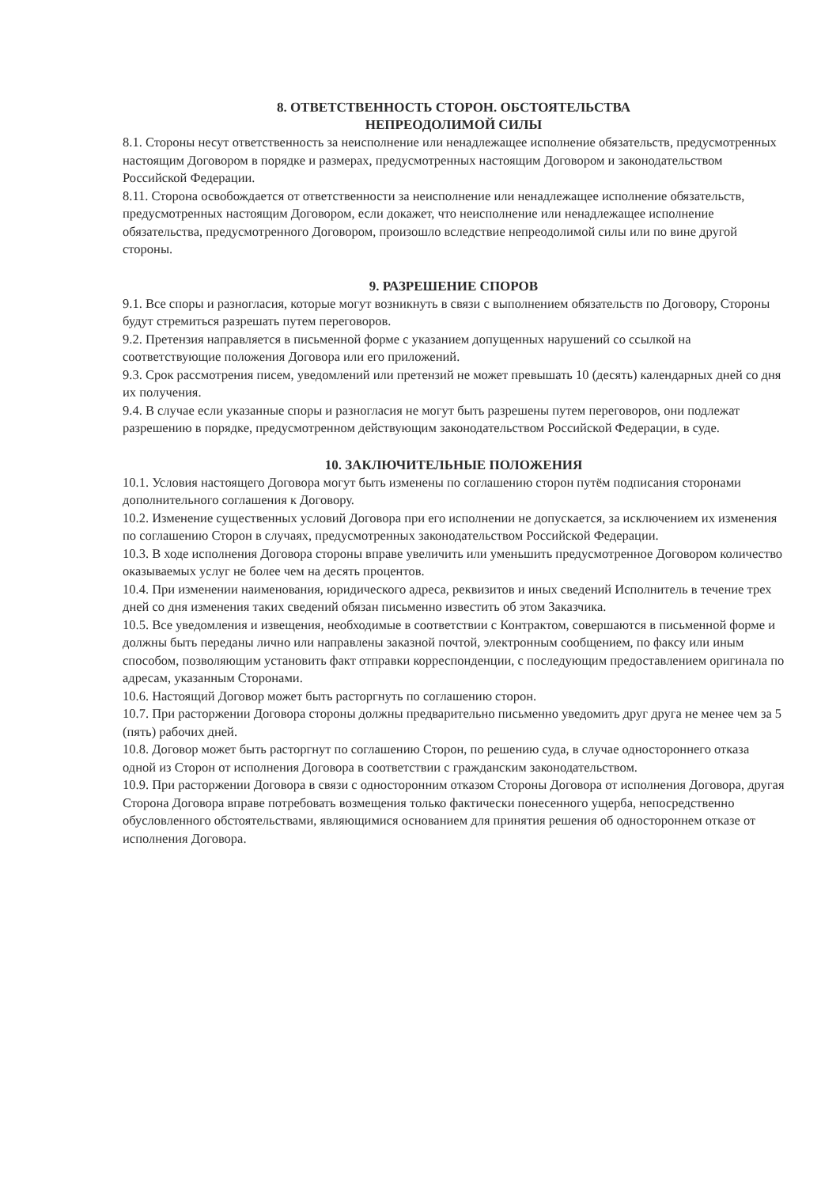8. ОТВЕТСТВЕННОСТЬ СТОРОН. ОБСТОЯТЕЛЬСТВА
НЕПРЕОДОЛИМОЙ СИЛЫ
8.1. Стороны несут ответственность за неисполнение или ненадлежащее исполнение обязательств, предусмотренных настоящим Договором в порядке и размерах, предусмотренных настоящим Договором и законодательством Российской Федерации.
8.11. Сторона освобождается от ответственности за неисполнение или ненадлежащее исполнение обязательств, предусмотренных настоящим Договором, если докажет, что неисполнение или ненадлежащее исполнение обязательства, предусмотренного Договором, произошло вследствие непреодолимой силы или по вине другой стороны.
9. РАЗРЕШЕНИЕ СПОРОВ
9.1. Все споры и разногласия, которые могут возникнуть в связи с выполнением обязательств по Договору, Стороны будут стремиться разрешать путем переговоров.
9.2. Претензия направляется в письменной форме с указанием допущенных нарушений со ссылкой на соответствующие положения Договора или его приложений.
9.3. Срок рассмотрения писем, уведомлений или претензий не может превышать 10 (десять) календарных дней со дня их получения.
9.4. В случае если указанные споры и разногласия не могут быть разрешены путем переговоров, они подлежат разрешению в порядке, предусмотренном действующим законодательством Российской Федерации, в суде.
10. ЗАКЛЮЧИТЕЛЬНЫЕ ПОЛОЖЕНИЯ
10.1. Условия настоящего Договора могут быть изменены по соглашению сторон путём подписания сторонами дополнительного соглашения к Договору.
10.2. Изменение существенных условий Договора при его исполнении не допускается, за исключением их изменения по соглашению Сторон в случаях, предусмотренных законодательством Российской Федерации.
10.3. В ходе исполнения Договора стороны вправе увеличить или уменьшить предусмотренное Договором количество оказываемых услуг не более чем на десять процентов.
10.4. При изменении наименования, юридического адреса, реквизитов и иных сведений Исполнитель в течение трех дней со дня изменения таких сведений обязан письменно известить об этом Заказчика.
10.5. Все уведомления и извещения, необходимые в соответствии с Контрактом, совершаются в письменной форме и должны быть переданы лично или направлены заказной почтой, электронным сообщением, по факсу или иным способом, позволяющим установить факт отправки корреспонденции, с последующим предоставлением оригинала по адресам, указанным Сторонами.
10.6. Настоящий Договор может быть расторгнуть по соглашению сторон.
10.7. При расторжении Договора стороны должны предварительно письменно уведомить друг друга не менее чем за 5 (пять) рабочих дней.
10.8. Договор может быть расторгнут по соглашению Сторон, по решению суда, в случае одностороннего отказа одной из Сторон от исполнения Договора в соответствии с гражданским законодательством.
10.9. При расторжении Договора в связи с односторонним отказом Стороны Договора от исполнения Договора, другая Сторона Договора вправе потребовать возмещения только фактически понесенного ущерба, непосредственно обусловленного обстоятельствами, являющимися основанием для принятия решения об одностороннем отказе от исполнения Договора.